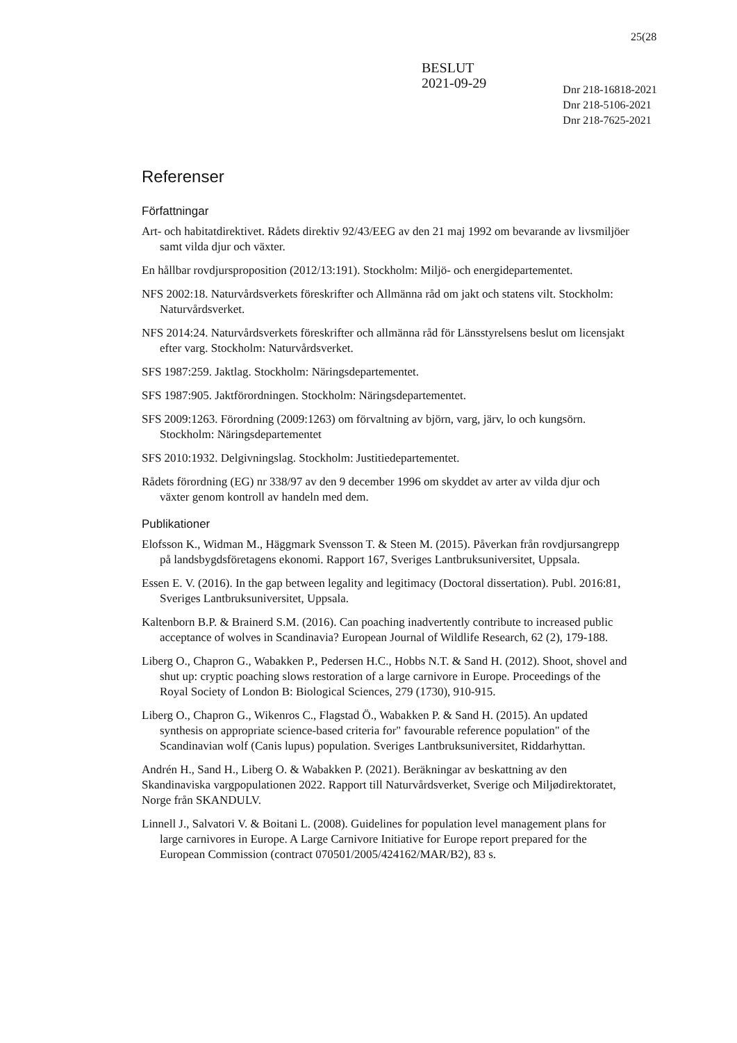25(28
BESLUT
2021-09-29
Dnr 218-16818-2021
Dnr 218-5106-2021
Dnr 218-7625-2021
Referenser
Författningar
Art- och habitatdirektivet. Rådets direktiv 92/43/EEG av den 21 maj 1992 om bevarande av livsmiljöer samt vilda djur och växter.
En hållbar rovdjursproposition (2012/13:191). Stockholm: Miljö- och energidepartementet.
NFS 2002:18. Naturvårdsverkets föreskrifter och Allmänna råd om jakt och statens vilt. Stockholm: Naturvårdsverket.
NFS 2014:24. Naturvårdsverkets föreskrifter och allmänna råd för Länsstyrelsens beslut om licensjakt efter varg. Stockholm: Naturvårdsverket.
SFS 1987:259. Jaktlag. Stockholm: Näringsdepartementet.
SFS 1987:905. Jaktförordningen. Stockholm: Näringsdepartementet.
SFS 2009:1263. Förordning (2009:1263) om förvaltning av björn, varg, järv, lo och kungsörn. Stockholm: Näringsdepartementet
SFS 2010:1932. Delgivningslag. Stockholm: Justitiedepartementet.
Rådets förordning (EG) nr 338/97 av den 9 december 1996 om skyddet av arter av vilda djur och växter genom kontroll av handeln med dem.
Publikationer
Elofsson K., Widman M., Häggmark Svensson T. & Steen M. (2015). Påverkan från rovdjursangrepp på landsbygdsföretagens ekonomi. Rapport 167, Sveriges Lantbruksuniversitet, Uppsala.
Essen E. V. (2016). In the gap between legality and legitimacy (Doctoral dissertation). Publ. 2016:81, Sveriges Lantbruksuniversitet, Uppsala.
Kaltenborn B.P. & Brainerd S.M. (2016). Can poaching inadvertently contribute to increased public acceptance of wolves in Scandinavia? European Journal of Wildlife Research, 62 (2), 179-188.
Liberg O., Chapron G., Wabakken P., Pedersen H.C., Hobbs N.T. & Sand H. (2012). Shoot, shovel and shut up: cryptic poaching slows restoration of a large carnivore in Europe. Proceedings of the Royal Society of London B: Biological Sciences, 279 (1730), 910-915.
Liberg O., Chapron G., Wikenros C., Flagstad Ö., Wabakken P. & Sand H. (2015). An updated synthesis on appropriate science-based criteria for" favourable reference population" of the Scandinavian wolf (Canis lupus) population. Sveriges Lantbruksuniversitet, Riddarhyttan.
Andrén H., Sand H., Liberg O. & Wabakken P. (2021). Beräkningar av beskattning av den Skandinaviska vargpopulationen 2022. Rapport till Naturvårdsverket, Sverige och Miljødirektoratet, Norge från SKANDULV.
Linnell J., Salvatori V. & Boitani L. (2008). Guidelines for population level management plans for large carnivores in Europe. A Large Carnivore Initiative for Europe report prepared for the European Commission (contract 070501/2005/424162/MAR/B2), 83 s.